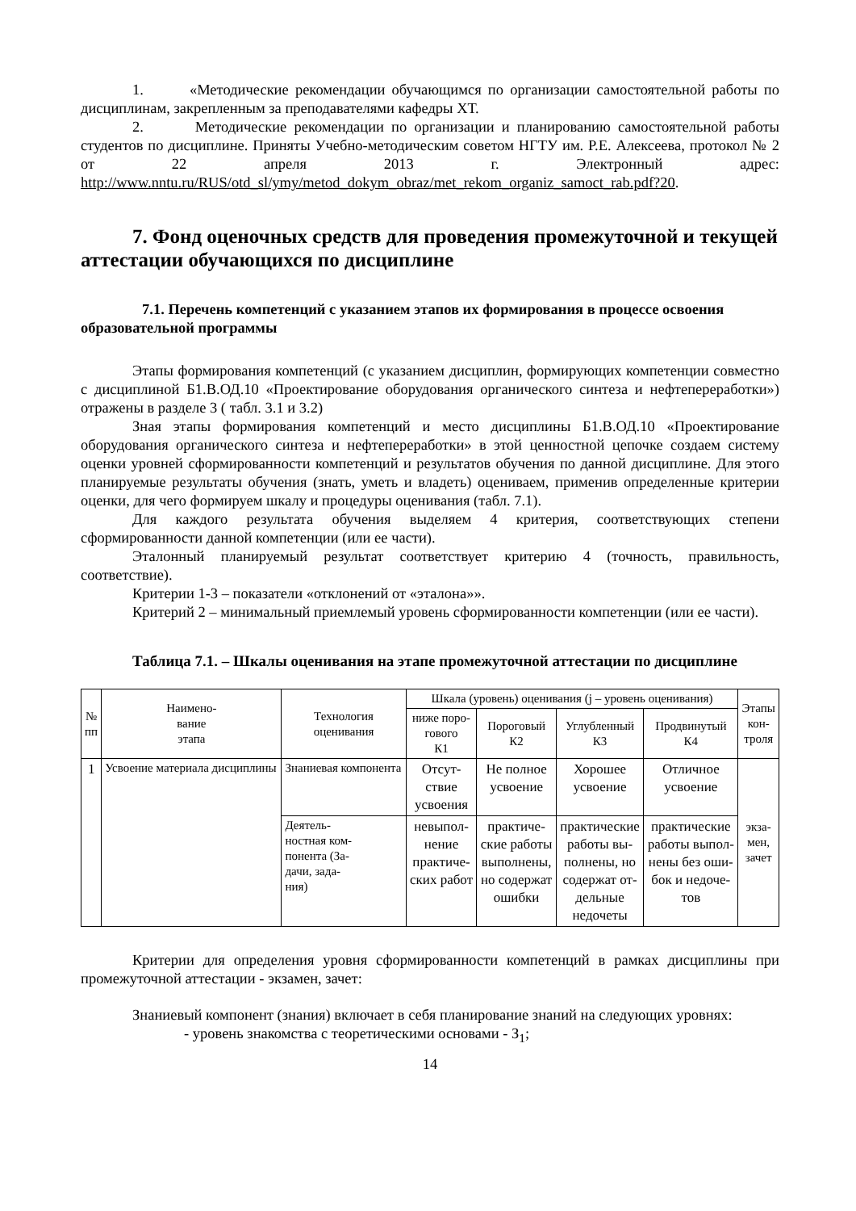1. «Методические рекомендации обучающимся по организации самостоятельной работы по дисциплинам, закрепленным за преподавателями кафедры ХТ.
2. Методические рекомендации по организации и планированию самостоятельной работы студентов по дисциплине. Приняты Учебно-методическим советом НГТУ им. Р.Е. Алексеева, протокол № 2 от 22 апреля 2013 г. Электронный адрес: http://www.nntu.ru/RUS/otd_sl/ymy/metod_dokym_obraz/met_rekom_organiz_samoct_rab.pdf?20.
7. Фонд оценочных средств для проведения промежуточной и текущей аттестации обучающихся по дисциплине
7.1. Перечень компетенций с указанием этапов их формирования в процессе освоения образовательной программы
Этапы формирования компетенций (с указанием дисциплин, формирующих компетенции совместно с дисциплиной Б1.В.ОД.10 «Проектирование оборудования органического синтеза и нефтепереработки») отражены в разделе 3 ( табл. 3.1 и 3.2)
Зная этапы формирования компетенций и место дисциплины Б1.В.ОД.10 «Проектирование оборудования органического синтеза и нефтепереработки» в этой ценностной цепочке создаем систему оценки уровней сформированности компетенций и результатов обучения по данной дисциплине. Для этого планируемые результаты обучения (знать, уметь и владеть) оцениваем, применив определенные критерии оценки, для чего формируем шкалу и процедуры оценивания (табл. 7.1).
Для каждого результата обучения выделяем 4 критерия, соответствующих степени сформированности данной компетенции (или ее части).
Эталонный планируемый результат соответствует критерию 4 (точность, правильность, соответствие).
Критерии 1-3 – показатели «отклонений от «эталона»».
Критерий 2 – минимальный приемлемый уровень сформированности компетенции (или ее части).
Таблица 7.1. – Шкалы оценивания на этапе промежуточной аттестации по дисциплине
| № пп | Наимено- вание этапа | Технология оценивания | Шкала (уровень) оценивания (j – уровень оценивания) | | | | Этапы кон- троля |
| --- | --- | --- | --- | --- | --- | --- | --- |
| | | | ниже поро- гового К1 | Пороговый К2 | Углубленный К3 | Продвинутый К4 | |
| 1 | Усвоение материала дисциплины | Знаниевая компонента | Отсут- ствие усвоения | Не полное усвоение | Хорошее усвоение | Отличное усвоение | экза- мен, зачет |
| | | Деятель- ностная ком- понента (За- дачи, зада- ния) | невыпол- нение практиче- ских работ | практиче- ские работы выполнены, но содержат ошибки | практические работы вы- полнены, но содержат от- дельные недочеты | практические работы выпол- нены без оши- бок и недоче- тов | |
Критерии для определения уровня сформированности компетенций в рамках дисциплины при промежуточной аттестации - экзамен, зачет:
Знаниевый компонент (знания) включает в себя планирование знаний на следующих уровнях:
- уровень знакомства с теоретическими основами - З<sub>1</sub>;
14